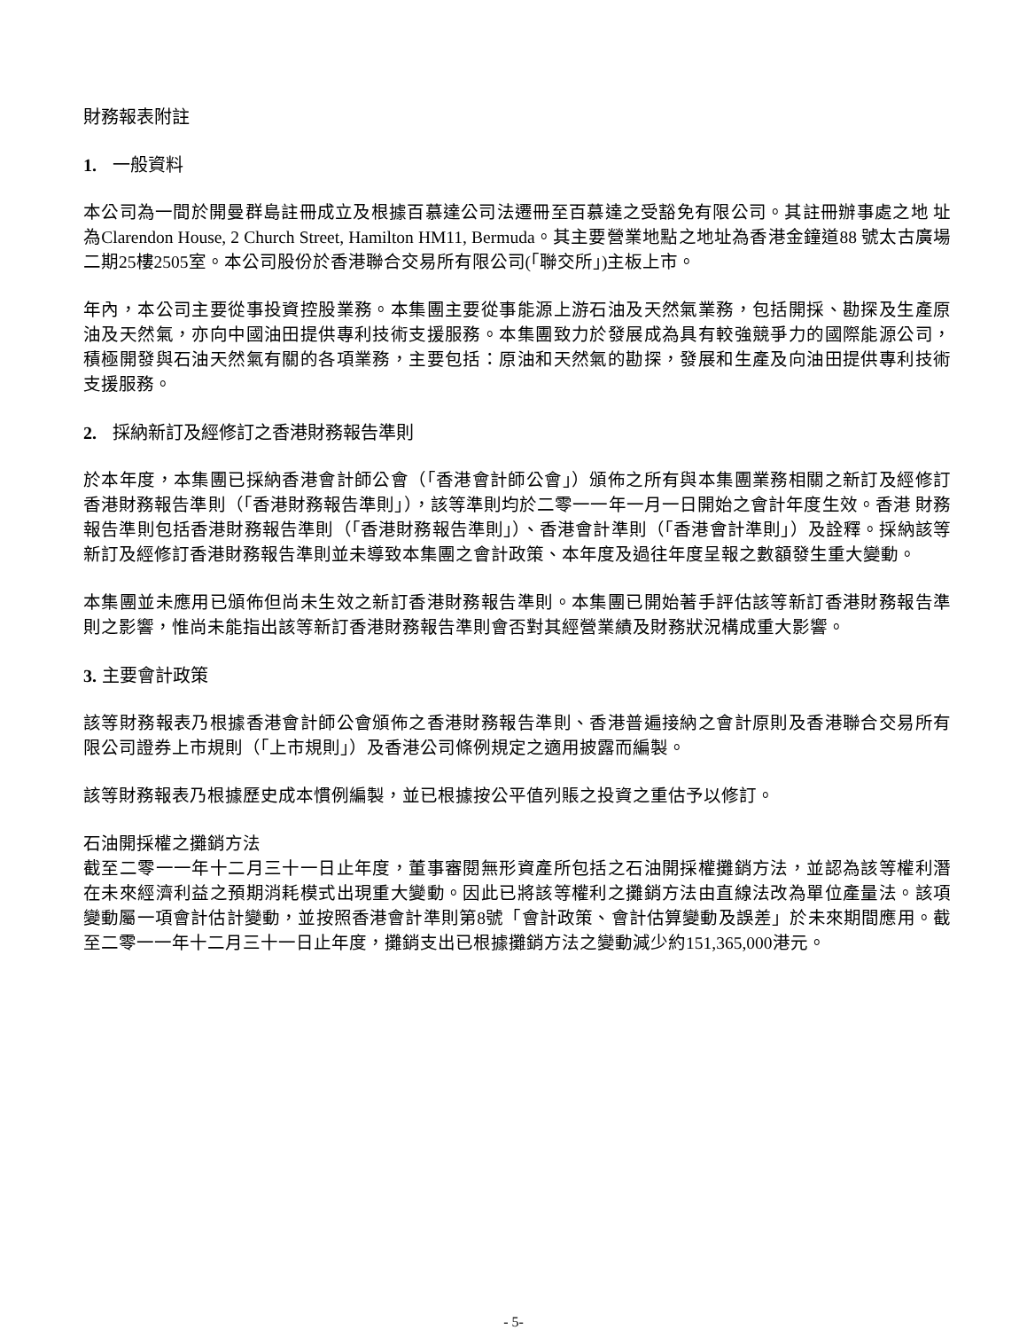財務報表附註
1. 一般資料
本公司為一間於開曼群島註冊成立及根據百慕達公司法遷冊至百慕達之受豁免有限公司。其註冊辦事處之地 址為Clarendon House, 2 Church Street, Hamilton HM11, Bermuda。其主要營業地點之地址為香港金鐘道88 號太古廣場二期25樓2505室。本公司股份於香港聯合交易所有限公司(「聯交所」)主板上市。
年內，本公司主要從事投資控股業務。本集團主要從事能源上游石油及天然氣業務，包括開採、勘探及生產原油及天然氣，亦向中國油田提供專利技術支援服務。本集團致力於發展成為具有較強競爭力的國際能源公司，積極開發與石油天然氣有關的各項業務，主要包括：原油和天然氣的勘探，發展和生產及向油田提供專利技術支援服務。
2. 採納新訂及經修訂之香港財務報告準則
於本年度，本集團已採納香港會計師公會（「香港會計師公會」）頒佈之所有與本集團業務相關之新訂及經修訂 香港財務報告準則（「香港財務報告準則」），該等準則均於二零一一年一月一日開始之會計年度生效。香港 財務報告準則包括香港財務報告準則（「香港財務報告準則」）、香港會計準則（「香港會計準則」）及詮釋。採納該等新訂及經修訂香港財務報告準則並未導致本集團之會計政策、本年度及過往年度呈報之數額發生重大變動。
本集團並未應用已頒佈但尚未生效之新訂香港財務報告準則。本集團已開始著手評估該等新訂香港財務報告準則之影響，惟尚未能指出該等新訂香港財務報告準則會否對其經營業績及財務狀況構成重大影響。
3. 主要會計政策
該等財務報表乃根據香港會計師公會頒佈之香港財務報告準則、香港普遍接納之會計原則及香港聯合交易所有限公司證券上市規則（「上市規則」）及香港公司條例規定之適用披露而編製。
該等財務報表乃根據歷史成本慣例編製，並已根據按公平值列賬之投資之重估予以修訂。
石油開採權之攤銷方法
截至二零一一年十二月三十一日止年度，董事審閱無形資產所包括之石油開採權攤銷方法，並認為該等權利潛在未來經濟利益之預期消耗模式出現重大變動。因此已將該等權利之攤銷方法由直線法改為單位產量法。該項變動屬一項會計估計變動，並按照香港會計準則第8號「會計政策、會計估算變動及誤差」於未來期間應用。截至二零一一年十二月三十一日止年度，攤銷支出已根據攤銷方法之變動減少約151,365,000港元。
- 5-